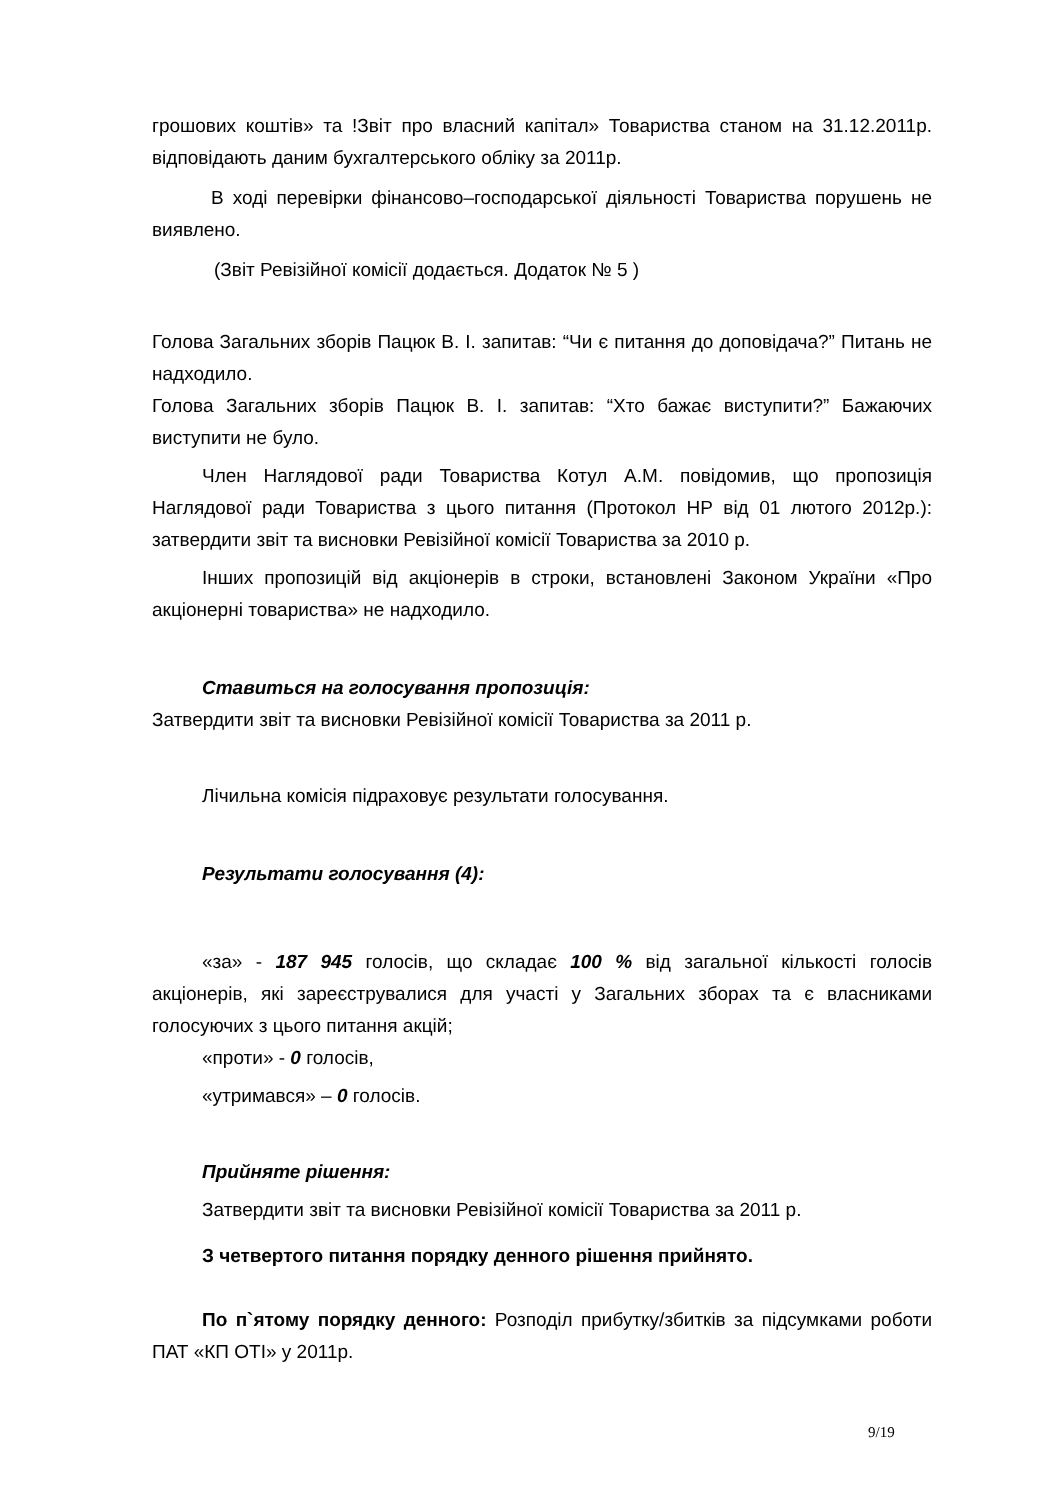грошових коштів» та !Звіт про власний капітал» Товариства станом на 31.12.2011р. відповідають даним бухгалтерського обліку за 2011р.
В ході перевірки фінансово–господарської діяльності Товариства порушень не виявлено.
(Звіт Ревізійної комісії додається. Додаток № 5 )
Голова Загальних зборів Пацюк В. І. запитав: “Чи є питання до доповідача?” Питань не надходило.
Голова Загальних зборів Пацюк В. І. запитав: “Хто бажає виступити?” Бажаючих виступити не було.
Член Наглядової ради Товариства Котул А.М. повідомив, що пропозиція Наглядової ради Товариства з цього питання (Протокол НР від 01 лютого 2012р.): затвердити звіт та висновки Ревізійної комісії Товариства за 2010 р.
Інших пропозицій від акціонерів в строки, встановлені Законом України «Про акціонерні товариства» не надходило.
Ставиться на голосування пропозиція:
Затвердити звіт та висновки Ревізійної комісії Товариства за 2011 р.
Лічильна комісія підраховує результати голосування.
Результати голосування (4):
«за» - 187 945 голосів, що складає 100 % від загальної кількості голосів акціонерів, які зареєструвалися для участі у Загальних зборах та є власниками голосуючих з цього питання акцій;
«проти» - 0 голосів,
«утримався» – 0 голосів.
Прийняте рішення:
Затвердити звіт та висновки Ревізійної комісії Товариства за 2011 р.
З четвертого питання порядку денного рішення прийнято.
По п`ятому порядку денного: Розподіл прибутку/збитків за підсумками роботи ПАТ «КП ОТІ» у 2011р.
9/19